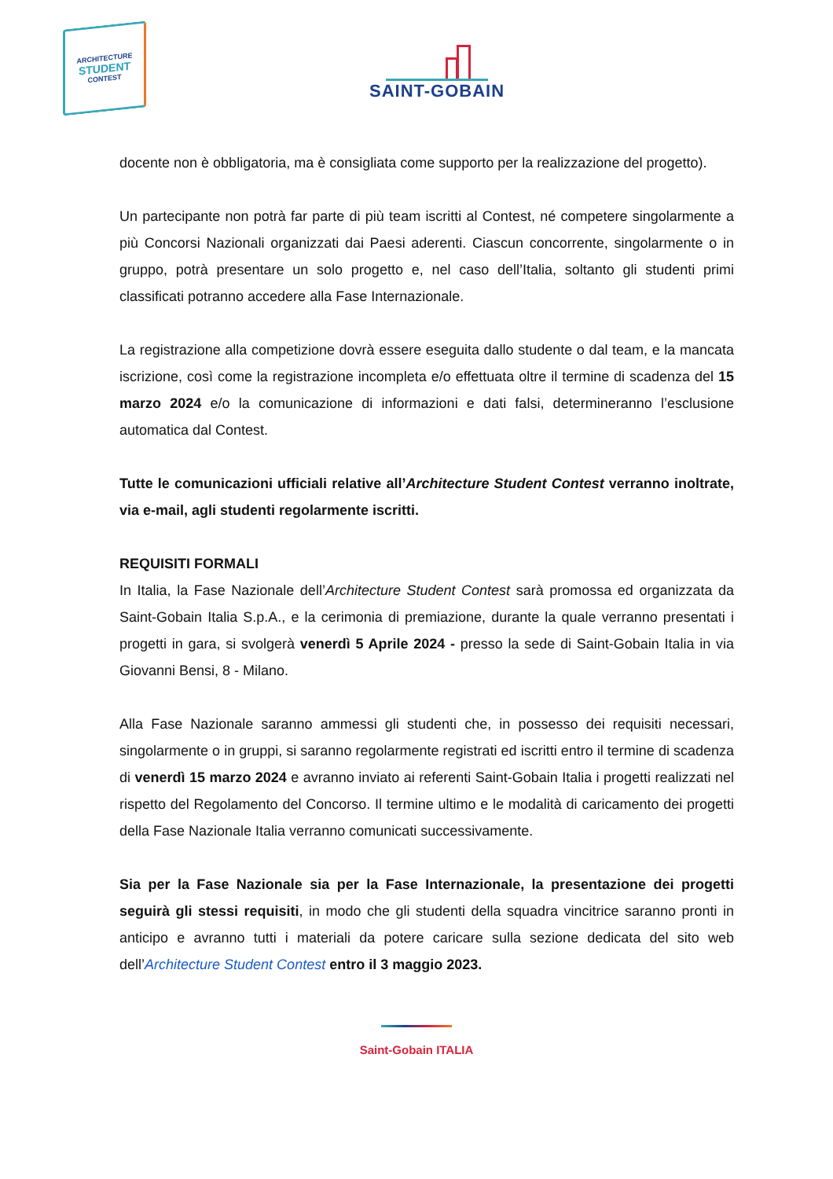ARCHITECTURE
STUDENT
CONTEST
SAINT-GOBAIN
docente non è obbligatoria, ma è consigliata come supporto per la realizzazione del progetto).
Un partecipante non potrà far parte di più team iscritti al Contest, né competere singolarmente a più Concorsi Nazionali organizzati dai Paesi aderenti. Ciascun concorrente, singolarmente o in gruppo, potrà presentare un solo progetto e, nel caso dell’Italia, soltanto gli studenti primi classificati potranno accedere alla Fase Internazionale.
La registrazione alla competizione dovrà essere eseguita dallo studente o dal team, e la mancata iscrizione, così come la registrazione incompleta e/o effettuata oltre il termine di scadenza del 15 marzo 2024 e/o la comunicazione di informazioni e dati falsi, determineranno l’esclusione automatica dal Contest.
Tutte le comunicazioni ufficiali relative all’Architecture Student Contest verranno inoltrate, via e-mail, agli studenti regolarmente iscritti.
REQUISITI FORMALI
In Italia, la Fase Nazionale dell’Architecture Student Contest sarà promossa ed organizzata da Saint-Gobain Italia S.p.A., e la cerimonia di premiazione, durante la quale verranno presentati i progetti in gara, si svolgerà venerdì 5 Aprile 2024 - presso la sede di Saint-Gobain Italia in via Giovanni Bensi, 8 - Milano.
Alla Fase Nazionale saranno ammessi gli studenti che, in possesso dei requisiti necessari, singolarmente o in gruppi, si saranno regolarmente registrati ed iscritti entro il termine di scadenza di venerdì 15 marzo 2024 e avranno inviato ai referenti Saint-Gobain Italia i progetti realizzati nel rispetto del Regolamento del Concorso. Il termine ultimo e le modalità di caricamento dei progetti della Fase Nazionale Italia verranno comunicati successivamente.
Sia per la Fase Nazionale sia per la Fase Internazionale, la presentazione dei progetti seguirà gli stessi requisiti, in modo che gli studenti della squadra vincitrice saranno pronti in anticipo e avranno tutti i materiali da potere caricare sulla sezione dedicata del sito web dell’Architecture Student Contest entro il 3 maggio 2023.
Saint-Gobain ITALIA